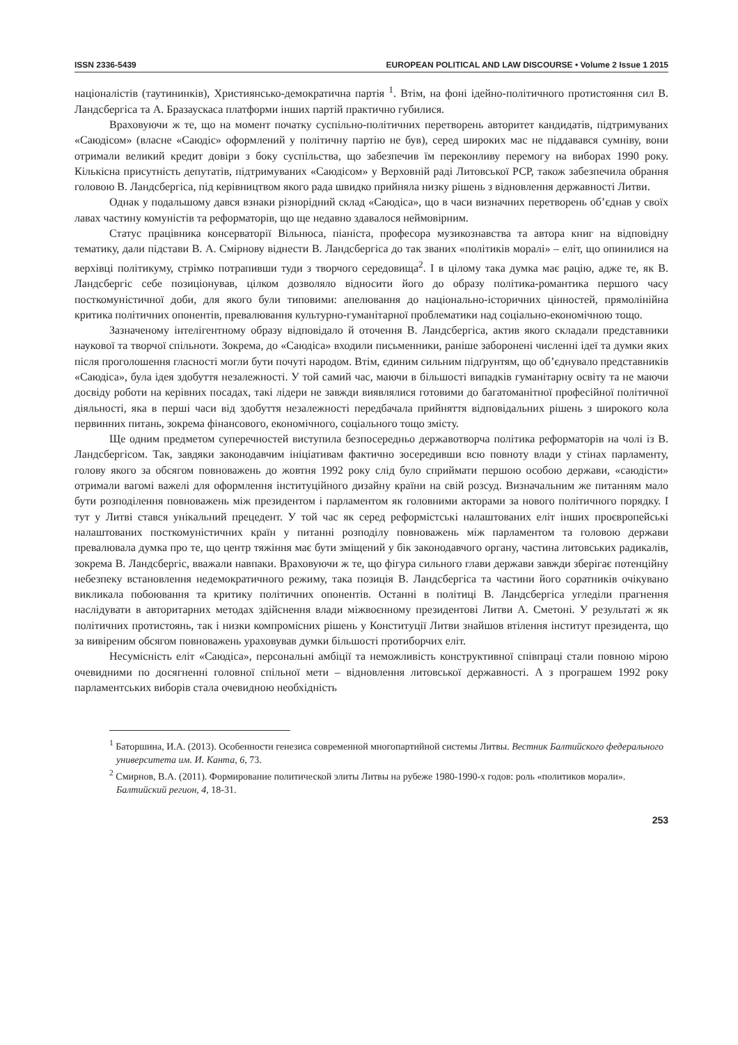ISSN 2336-5439 EUROPEAN POLITICAL AND LAW DISCOURSE • Volume 2 Issue 1 2015
націоналістів (таутининків), Християнсько-демократична партія <sup>1</sup>. Втім, на фоні ідейно-політичного протистояння сил В. Ландсбергіса та А. Бразаускаса платформи інших партій практично губилися.
Враховуючи ж те, що на момент початку суспільно-політичних перетворень авторитет кандидатів, підтримуваних «Саюдісом» (власне «Саюдіс» оформлений у політичну партію не був), серед широких мас не піддавався сумніву, вони отримали великий кредит довіри з боку суспільства, що забезпечив їм переконливу перемогу на виборах 1990 року. Кількісна присутність депутатів, підтримуваних «Саюдісом» у Верховній раді Литовської РСР, також забезпечила обрання головою В. Ландсбергіса, під керівництвом якого рада швидко прийняла низку рішень з відновлення державності Литви.
Однак у подальшому дався взнаки різнорідний склад «Саюдіса», що в часи визначних перетворень об’єднав у своїх лавах частину комуністів та реформаторів, що ще недавно здавалося неймовірним.
Статус працівника консерваторії Вільнюса, піаніста, професора музикознавства та автора книг на відповідну тематику, дали підстави В. А. Смірнову віднести В. Ландсбергіса до так званих «політиків моралі» – еліт, що опинилися на верхівці політикуму, стрімко потрапивши туди з творчого середовища<sup>2</sup>. І в цілому така думка має рацію, адже те, як В. Ландсбергіс себе позиціонував, цілком дозволяло відносити його до образу політика-романтика першого часу посткомуністичної доби, для якого були типовими: апелювання до національно-історичних цінностей, прямолінійна критика політичних опонентів, превалювання культурно-гуманітарної проблематики над соціально-економічною тощо.
Зазначеному інтелігентному образу відповідало й оточення В. Ландсбергіса, актив якого складали представники наукової та творчої спільноти. Зокрема, до «Саюдіса» входили письменники, раніше заборонені численні ідеї та думки яких після проголошення гласності могли бути почуті народом. Втім, єдиним сильним підґрунтям, що об’єднувало представників «Саюдіса», була ідея здобуття незалежності. У той самий час, маючи в більшості випадків гуманітарну освіту та не маючи досвіду роботи на керівних посадах, такі лідери не завжди виявлялися готовими до багатоманітної професійної політичної діяльності, яка в перші часи від здобуття незалежності передбачала прийняття відповідальних рішень з широкого кола первинних питань, зокрема фінансового, економічного, соціального тощо змісту.
Ще одним предметом суперечностей виступила безпосередньо державотворча політика реформаторів на чолі із В. Ландсбергісом. Так, завдяки законодавчим ініціативам фактично зосередивши всю повноту влади у стінах парламенту, голову якого за обсягом повноважень до жовтня 1992 року слід було сприймати першою особою держави, «саюдісти» отримали вагомі важелі для оформлення інституційного дизайну країни на свій розсуд. Визначальним же питанням мало бути розподілення повноважень між президентом і парламентом як головними акторами за нового політичного порядку. І тут у Литві стався унікальний прецедент. У той час як серед реформістські налаштованих еліт інших проєвропейські налаштованих посткомуністичних країн у питанні розподілу повноважень між парламентом та головою держави превалювала думка про те, що центр тяжіння має бути зміщений у бік законодавчого органу, частина литовських радикалів, зокрема В. Ландсбергіс, вважали навпаки. Враховуючи ж те, що фігура сильного глави держави завжди зберігає потенційну небезпеку встановлення недемократичного режиму, така позиція В. Ландсбергіса та частини його соратників очікувано викликала побоювання та критику політичних опонентів. Останні в політиці В. Ландсбергіса угледіли прагнення наслідувати в авторитарних методах здійснення влади міжвоєнному президентові Литви А. Сметоні. У результаті ж як політичних протистоянь, так і низки компромісних рішень у Конституції Литви знайшов втілення інститут президента, що за вивіреним обсягом повноважень ураховував думки більшості протиборчих еліт.
Несумісність еліт «Саюдіса», персональні амбіції та неможливість конструктивної співпраці стали повною мірою очевидними по досягненні головної спільної мети – відновлення литовської державності. А з програшем 1992 року парламентських виборів стала очевидною необхідність
<sup>1</sup> Баторшина, И.А. (2013). Особенности генезиса современной многопартийной системы Литвы. Вестник Балтийского федерального университета им. И. Канта, 6, 73.
<sup>2</sup> Смирнов, В.А. (2011). Формирование политической элиты Литвы на рубеже 1980-1990-х годов: роль «политиков морали». Балтийский регион, 4, 18-31.
253